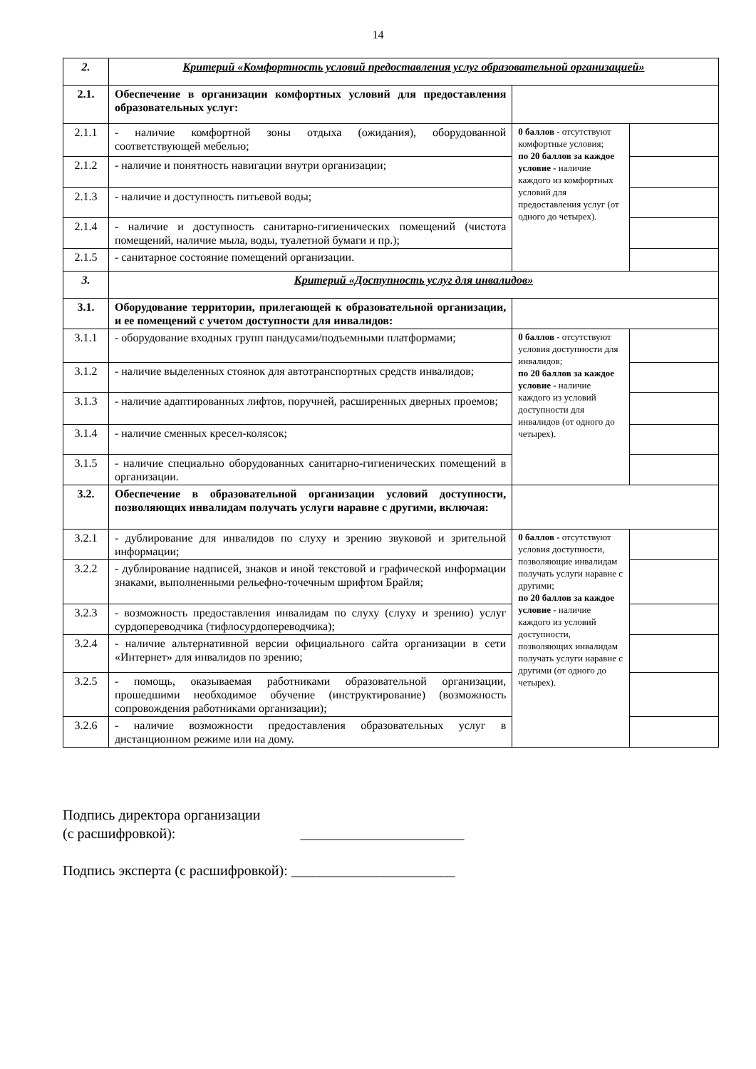14
| 2. | Критерий «Комфортность условий предоставления услуг образовательной организацией» | | |
| 2.1. | Обеспечение в организации комфортных условий для предоставления образовательных услуг: | | |
| 2.1.1 | - наличие комфортной зоны отдыха (ожидания), оборудованной соответствующей мебелью; | 0 баллов - отсутствуют комфортные условия; по 20 баллов за каждое условие - наличие каждого из комфортных условий для предоставления услуг (от одного до четырех). | |
| 2.1.2 | - наличие и понятность навигации внутри организации; | | |
| 2.1.3 | - наличие и доступность питьевой воды; | | |
| 2.1.4 | - наличие и доступность санитарно-гигиенических помещений (чистота помещений, наличие мыла, воды, туалетной бумаги и пр.); | | |
| 2.1.5 | - санитарное состояние помещений организации. | | |
| 3. | Критерий «Доступность услуг для инвалидов» | | |
| 3.1. | Оборудование территории, прилегающей к образовательной организации, и ее помещений с учетом доступности для инвалидов: | | |
| 3.1.1 | - оборудование входных групп пандусами/подъемными платформами; | 0 баллов - отсутствуют условия доступности для инвалидов; по 20 баллов за каждое условие - наличие каждого из условий доступности для инвалидов (от одного до четырех). | |
| 3.1.2 | - наличие выделенных стоянок для автотранспортных средств инвалидов; | | |
| 3.1.3 | - наличие адаптированных лифтов, поручней, расширенных дверных проемов; | | |
| 3.1.4 | - наличие сменных кресел-колясок; | | |
| 3.1.5 | - наличие специально оборудованных санитарно-гигиенических помещений в организации. | | |
| 3.2. | Обеспечение в образовательной организации условий доступности, позволяющих инвалидам получать услуги наравне с другими, включая: | | |
| 3.2.1 | - дублирование для инвалидов по слуху и зрению звуковой и зрительной информации; | 0 баллов - отсутствуют условия доступности, позволяющие инвалидам получать услуги наравне с другими; по 20 баллов за каждое условие - наличие каждого из условий доступности, позволяющих инвалидам получать услуги наравне с другими (от одного до четырех). | |
| 3.2.2 | - дублирование надписей, знаков и иной текстовой и графической информации знаками, выполненными рельефно-точечным шрифтом Брайля; | | |
| 3.2.3 | - возможность предоставления инвалидам по слуху (слуху и зрению) услуг сурдопереводчика (тифлосурдопереводчика); | | |
| 3.2.4 | - наличие альтернативной версии официального сайта организации в сети «Интернет» для инвалидов по зрению; | | |
| 3.2.5 | - помощь, оказываемая работниками образовательной организации, прошедшими необходимое обучение (инструктирование) (возможность сопровождения работниками организации); | | |
| 3.2.6 | - наличие возможности предоставления образовательных услуг в дистанционном режиме или на дому. | | |
Подпись директора организации
(с расшифровкой): _______________________
Подпись эксперта (с расшифровкой): _______________________